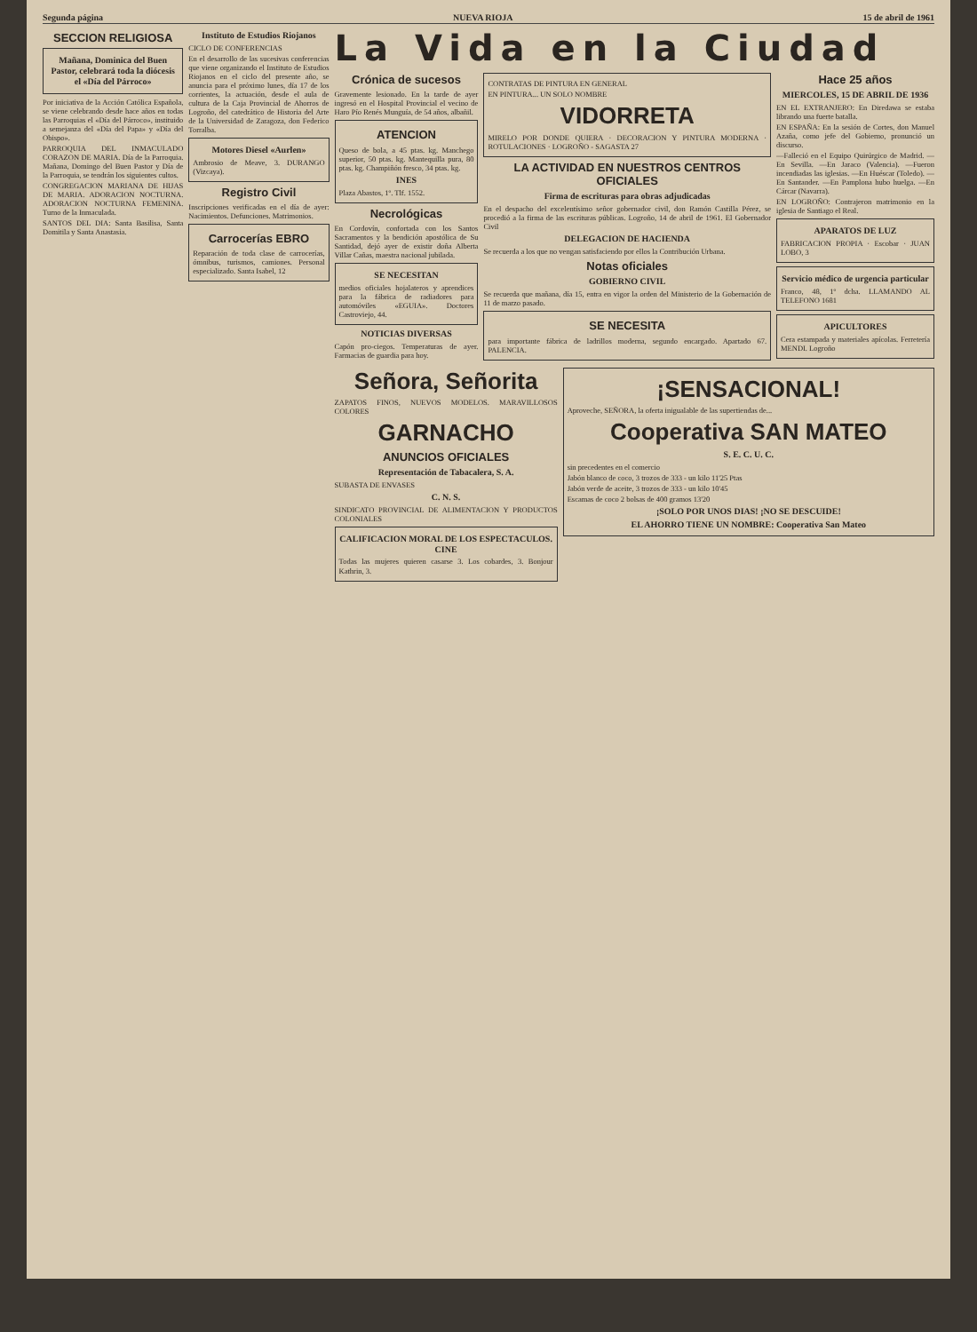Segunda página NUEVA RIOJA 15 de abril de 1961
SECCION RELIGIOSA
Mañana, Dominica del Buen Pastor, celebrará toda la diócesis el «Día del Párroco»
Por iniciativa de la Acción Católica Española, se viene celebrando desde hace años en todas las Parroquias el «Día del Párroco», instituido a semejanza del «Día del Papa» y «Día del Obispo».
PARROQUIA DEL INMACULADO CORAZON DE MARIA. Día de la Parroquia. Mañana, Domingo del Buen Pastor y Día de la Parroquia, se tendrán los siguientes cultos.
CONGREGACION MARIANA DE HIJAS DE MARIA. ADORACION NOCTURNA. ADORACION NOCTURNA FEMENINA. Turno de la Inmaculada.
SANTOS DEL DIA: Santa Basilisa, Santa Domitila y Santa Anastasia.
Instituto de Estudios Riojanos
CICLO DE CONFERENCIAS
En el desarrollo de las sucesivas conferencias que viene organizando el Instituto de Estudios Riojanos en el ciclo del presente año, se anuncia para el próximo lunes, día 17 de los corrientes, la actuación, desde el aula de cultura de la Caja Provincial de Ahorros de Logroño, del catedrático de Historia del Arte de la Universidad de Zaragoza, don Federico Torralba.
Motores Diesel «Aurlen»
Ambrosio de Meave, 3. DURANGO (Vizcaya).
Registro Civil
Inscripciones verificadas en el día de ayer: Nacimientos. Defunciones. Matrimonios.
Carrocerías EBRO
Reparación de toda clase de carrocerías, ómnibus, turismos, camiones. Personal especializado. Santa Isabel, 12
La Vida en la Ciudad
Crónica de sucesos
Gravemente lesionado. En la tarde de ayer ingresó en el Hospital Provincial el vecino de Haro Pío Renés Munguía, de 54 años, albañil.
ATENCION
Queso de bola, a 45 ptas. kg. Manchego superior, 50 ptas. kg. Mantequilla pura, 80 ptas. kg. Champiñón fresco, 34 ptas. kg.
INES
Plaza Abastos, 1º. Tlf. 1552.
Necrológicas
En Cordovín, confortada con los Santos Sacramentos y la bendición apostólica de Su Santidad, dejó ayer de existir doña Alberta Villar Cañas, maestra nacional jubilada.
SE NECESITAN
medios oficiales hojalateros y aprendices para la fábrica de radiadores para automóviles «EGUIA». Doctores Castroviejo, 44.
NOTICIAS DIVERSAS
Capón pro-ciegos. Temperaturas de ayer. Farmacias de guardia para hoy.
CONTRATAS DE PINTURA EN GENERAL
EN PINTURA... UN SOLO NOMBRE
VIDORRETA
MIRELO POR DONDE QUIERA · DECORACION Y PINTURA MODERNA · ROTULACIONES · LOGROÑO - SAGASTA 27
LA ACTIVIDAD EN NUESTROS CENTROS OFICIALES
Firma de escrituras para obras adjudicadas
En el despacho del excelentísimo señor gobernador civil, don Ramón Castilla Pérez, se procedió a la firma de las escrituras públicas. Logroño, 14 de abril de 1961. El Gobernador Civil
DELEGACION DE HACIENDA
Se recuerda a los que no vengan satisfaciendo por ellos la Contribución Urbana.
Notas oficiales
GOBIERNO CIVIL
Se recuerda que mañana, día 15, entra en vigor la orden del Ministerio de la Gobernación de 11 de marzo pasado.
SE NECESITA
para importante fábrica de ladrillos moderna, segundo encargado. Apartado 67. PALENCIA.
Hace 25 años
MIERCOLES, 15 DE ABRIL DE 1936
EN EL EXTRANJERO: En Diredawa se estaba librando una fuerte batalla.
EN ESPAÑA: En la sesión de Cortes, don Manuel Azaña, como jefe del Gobierno, pronunció un discurso.
—Falleció en el Equipo Quirúrgico de Madrid. —En Sevilla. —En Jaraco (Valencia). —Fueron incendiadas las iglesias. —En Huéscar (Toledo). —En Santander. —En Pamplona hubo huelga. —En Cárcar (Navarra).
EN LOGROÑO: Contrajeron matrimonio en la iglesia de Santiago el Real.
APARATOS DE LUZ
FABRICACION PROPIA · Escobar · JUAN LOBO, 3
Servicio médico de urgencia particular
Franco, 48, 1º dcha. LLAMANDO AL TELEFONO 1681
APICULTORES
Cera estampada y materiales apícolas. Ferretería MENDI. Logroño
Señora, Señorita
ZAPATOS FINOS, NUEVOS MODELOS. MARAVILLOSOS COLORES
GARNACHO
ANUNCIOS OFICIALES
Representación de Tabacalera, S. A.
SUBASTA DE ENVASES
C. N. S.
SINDICATO PROVINCIAL DE ALIMENTACION Y PRODUCTOS COLONIALES
CALIFICACION MORAL DE LOS ESPECTACULOS. CINE
Todas las mujeres quieren casarse 3. Los cobardes, 3. Bonjour Kathrin, 3.
¡SENSACIONAL!
Aproveche, SEÑORA, la oferta inigualable de las supertiendas de...
Cooperativa SAN MATEO
S. E. C. U. C.
sin precedentes en el comercio
Jabón blanco de coco, 3 trozos de 333 - un kilo 11'25 Ptas
Jabón verde de aceite, 3 trozos de 333 - un kilo 10'45
Escamas de coco 2 bolsas de 400 gramos 13'20
¡SOLO POR UNOS DIAS! ¡NO SE DESCUIDE!
EL AHORRO TIENE UN NOMBRE: Cooperativa San Mateo